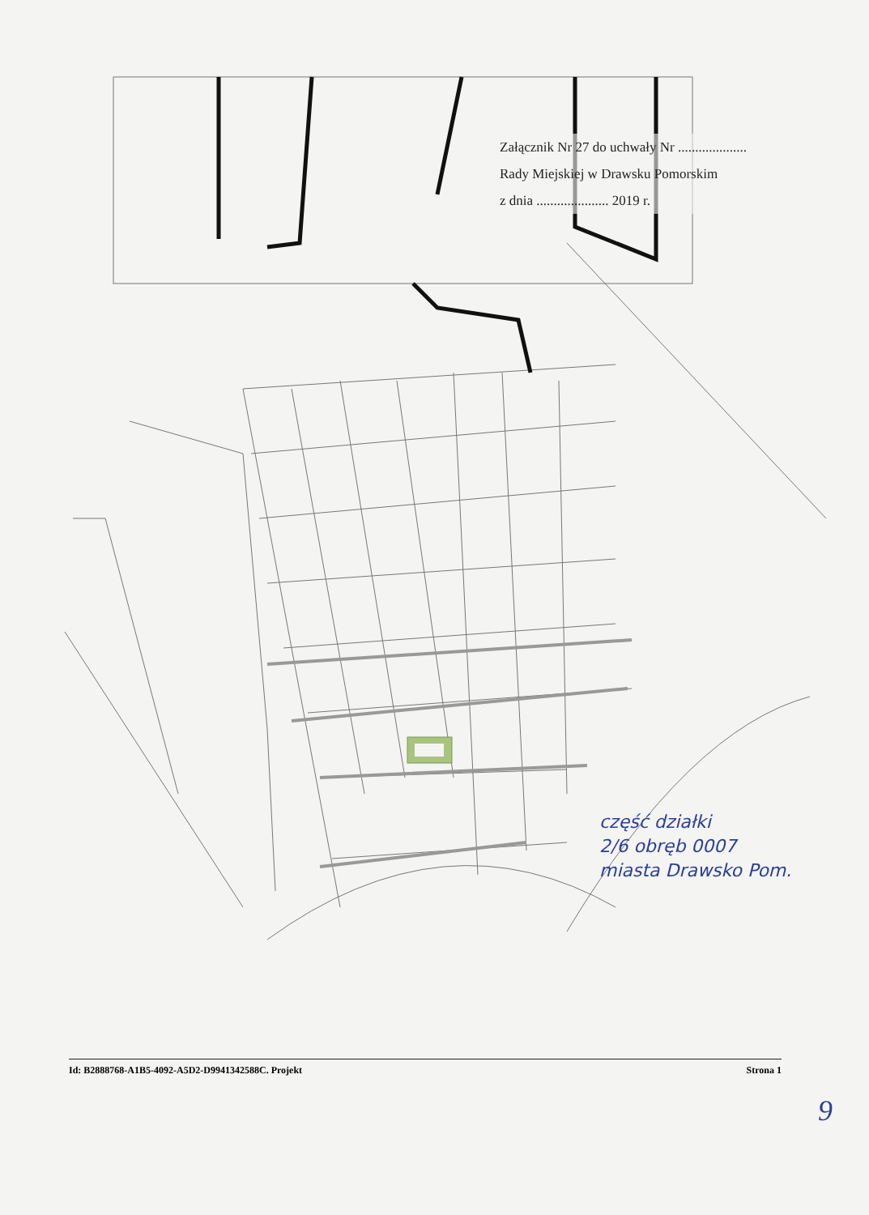Załącznik Nr 27 do uchwały Nr ....................
Rady Miejskiej w Drawsku Pomorskim
z dnia ..................... 2019 r.
część działki
2/6 obręb 0007
miasta Drawsko Pom.
Id: B2888768-A1B5-4092-A5D2-D9941342588C. Projekt Strona 1
9